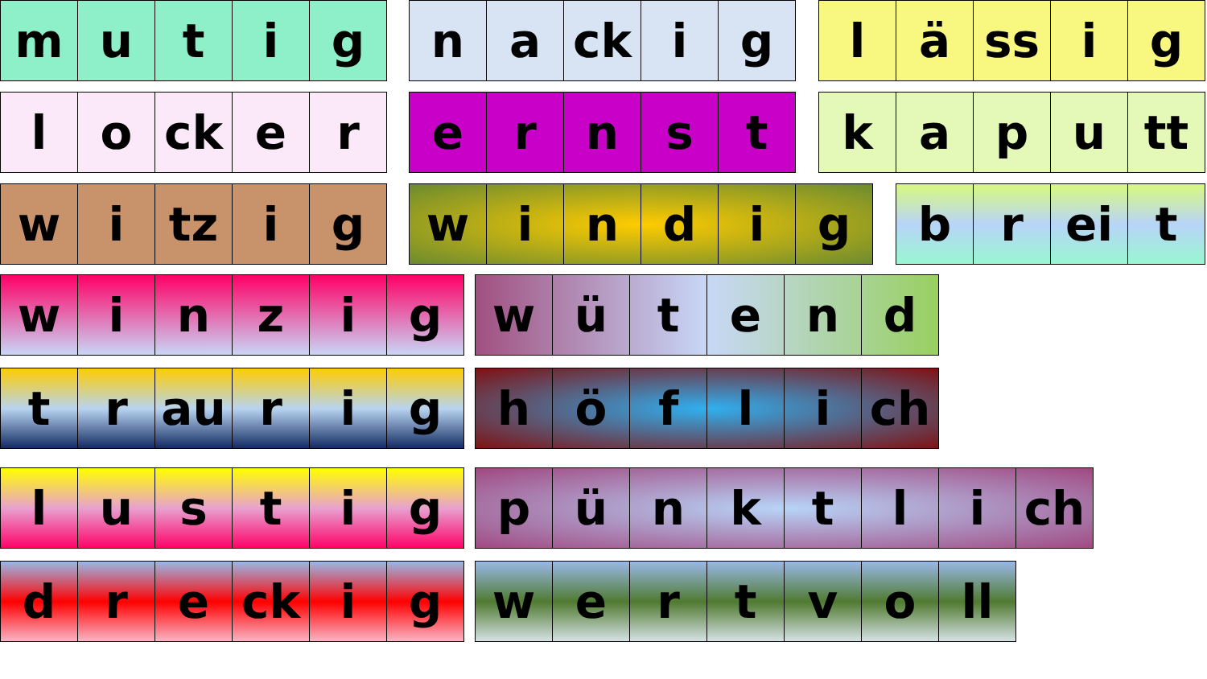| m | u | t | i | g |
| n | a | ck | i | g |
| l | ä | ss | i | g |
| l | o | ck | e | r |
| e | r | n | s | t |
| k | a | p | u | tt |
| w | i | tz | i | g |
| w | i | n | d | i | g |
| b | r | ei | t |
| w | i | n | z | i | g |
| w | ü | t | e | n | d |
| t | r | au | r | i | g |
| h | ö | f | l | i | ch |
| l | u | s | t | i | g |
| p | ü | n | k | t | l | i | ch |
| d | r | e | ck | i | g |
| w | e | r | t | v | o | ll |